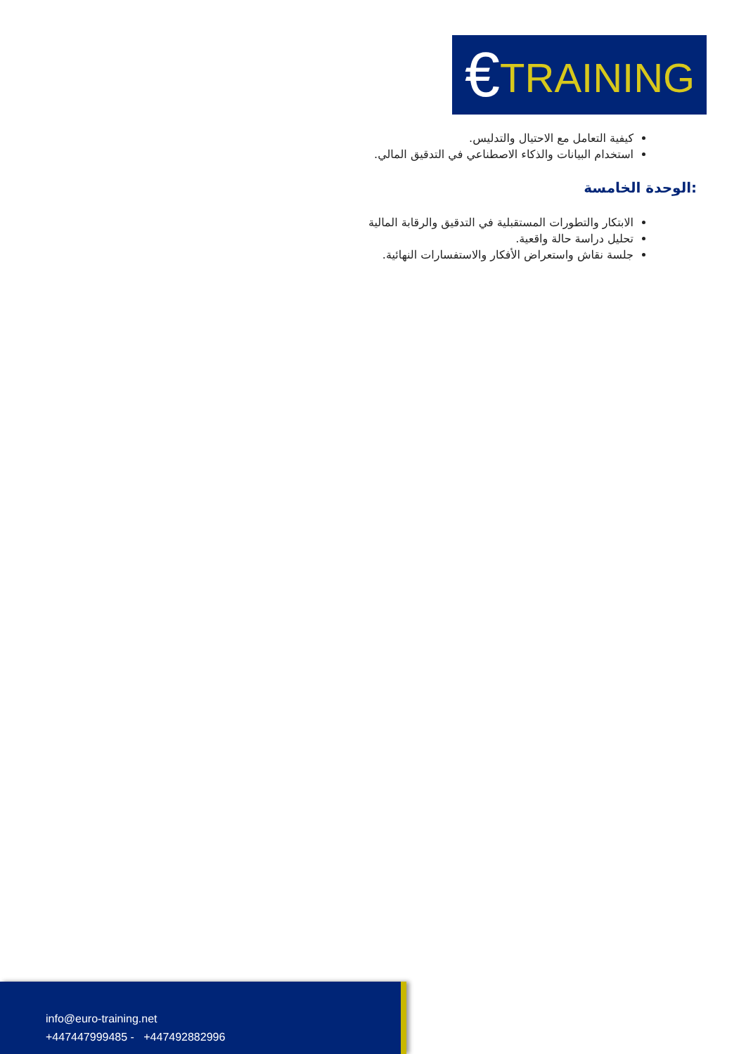€TRAINING
كيفية التعامل مع الاحتيال والتدليس.
استخدام البيانات والذكاء الاصطناعي في التدقيق المالي.
:الوحدة الخامسة
الابتكار والتطورات المستقبلية في التدقيق والرقابة المالية
تحليل دراسة حالة واقعية.
جلسة نقاش واستعراض الأفكار والاستفسارات النهائية.
info@euro-training.net
+447447999485 - +447492882996